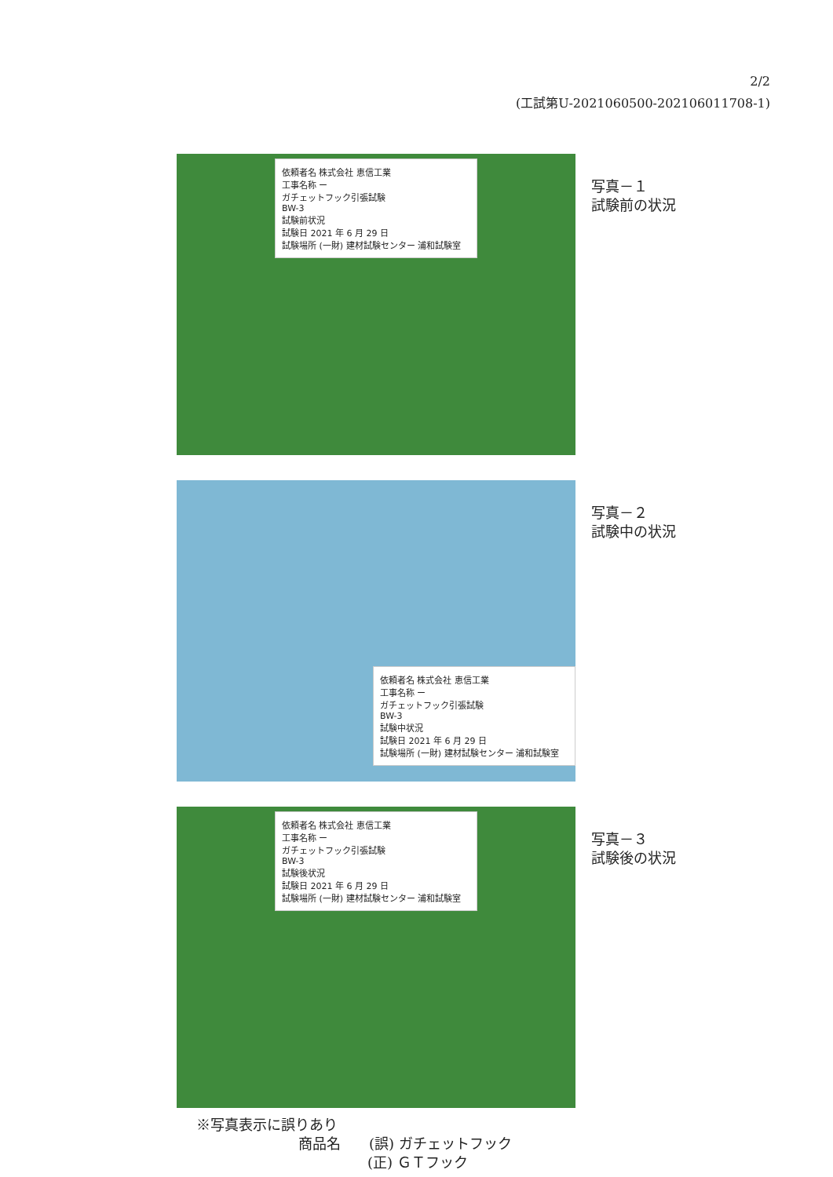2/2
(工試第U-2021060500-202106011708-1)
依頼者名 株式会社 恵信工業
工事名称 ー
ガチェットフック引張試験
BW-3
試験前状況
試験日 2021 年 6 月 29 日
試験場所 (一財) 建材試験センター 浦和試験室
写真－１
試験前の状況
依頼者名 株式会社 恵信工業
工事名称 ー
ガチェットフック引張試験
BW-3
試験中状況
試験日 2021 年 6 月 29 日
試験場所 (一財) 建材試験センター 浦和試験室
写真－２
試験中の状況
依頼者名 株式会社 恵信工業
工事名称 ー
ガチェットフック引張試験
BW-3
試験後状況
試験日 2021 年 6 月 29 日
試験場所 (一財) 建材試験センター 浦和試験室
写真－３
試験後の状況
※写真表示に誤りあり
商品名　　(誤) ガチェットフック
(正) ＧＴフック